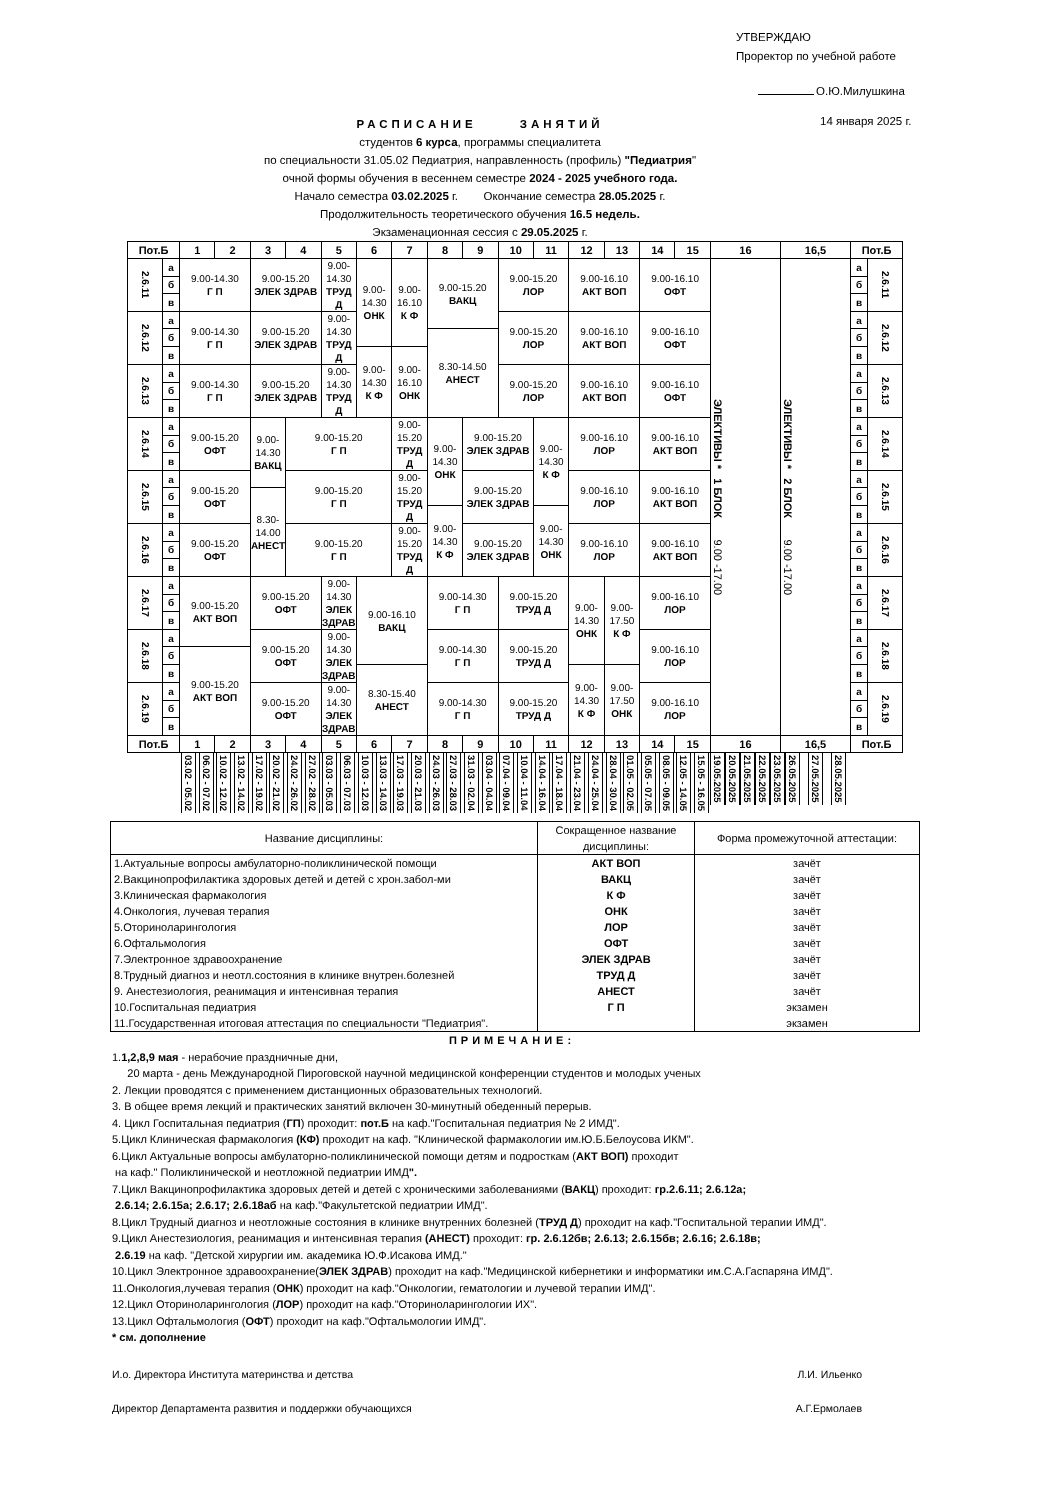УТВЕРЖДАЮ
Проректор по учебной работе
О.Ю.Милушкина
РАСПИСАНИЕ ЗАНЯТИЙ
студентов 6 курса, программы специалитета
по специальности 31.05.02 Педиатрия, направленность (профиль) "Педиатрия"
очной формы обучения в весеннем семестре 2024 - 2025 учебного года.
Начало семестра 03.02.2025 г. Окончание семестра 28.05.2025 г.
Продолжительность теоретического обучения 16.5 недель.
Экзаменационная сессия с 29.05.2025 г.
14 января 2025 г.
| Пот.Б | | 1 | 2 | 3 | 4 | 5 | 6 | 7 | 8 | 9 | 10 | 11 | 12 | 13 | 14 | 15 | 16 | 16,5 | Пот.Б | |
| --- | --- | --- | --- | --- | --- | --- | --- | --- | --- | --- | --- | --- | --- | --- | --- | --- | --- | --- | --- | --- |
| 2.6.11 | а | 9.00-14.30 Г П | | 9.00-15.20 ЭЛЕК ЗДРАВ | | 9.00-14.30 ТРУД Д | 9.00-14.30 ОНК | 9.00-16.10 К Ф | 9.00-15.20 ВАКЦ | | 9.00-15.20 ЛОР | | 9.00-16.10 АКТ ВОП | | 9.00-16.10 ОФТ | | ЭЛЕКТИВЫ * 1 БЛОК 9.00 -17.00 | ЭЛЕКТИВЫ * 2 БЛОК 9.00 -17.00 | а | 2.6.11 |
| | б | | | | | | | | | | | | | | | | | | б | |
| | в | | | | | | | | | | | | | | | | | | в | |
| 2.6.12 | а | 9.00-14.30 Г П | | 9.00-15.20 ЭЛЕК ЗДРАВ | | 9.00-14.30 ТРУД Д | | | | | 9.00-15.20 ЛОР | | 9.00-16.10 АКТ ВОП | | 9.00-16.10 ОФТ | | | | а | 2.6.12 |
| | б | | | | | | | | 8.30-14.50 АНЕСТ | | | | | | | | | | б | |
| | в | | | | | | 9.00-14.30 К Ф | 9.00-16.10 ОНК | | | | | | | | | | | в | |
| 2.6.13 | а | 9.00-14.30 Г П | | 9.00-15.20 ЭЛЕК ЗДРАВ | | 9.00-14.30 ТРУД Д | | | | | 9.00-15.20 ЛОР | | 9.00-16.10 АКТ ВОП | | 9.00-16.10 ОФТ | | | | а | 2.6.13 |
| | б | | | | | | | | | | | | | | | | | | б | |
| | в | | | | | | | | | | | | | | | | | | в | |
| 2.6.14 | а | 9.00-15.20 ОФТ | | 9.00-14.30 ВАКЦ | 9.00-15.20 Г П | | | 9.00-15.20 ТРУД Д | 9.00-14.30 ОНК | 9.00-15.20 ЭЛЕК ЗДРАВ | | 9.00-14.30 К Ф | 9.00-16.10 ЛОР | | 9.00-16.10 АКТ ВОП | | | | а | 2.6.14 |
| | б | | | | | | | | | | | | | | | | | | б | |
| | в | | | | | | | | | | | | | | | | | | в | |
| 2.6.15 | а | 9.00-15.20 ОФТ | | | 9.00-15.20 Г П | | | 9.00-15.20 ТРУД Д | | 9.00-15.20 ЭЛЕК ЗДРАВ | | | 9.00-16.10 ЛОР | | 9.00-16.10 АКТ ВОП | | | | а | 2.6.15 |
| | б | | | 8.30-14.00 АНЕСТ | | | | | | | | | | | | | | | б | |
| | в | | | | | | | | 9.00-14.30 К Ф | | | 9.00-14.30 ОНК | | | | | | | в | |
| 2.6.16 | а | 9.00-15.20 ОФТ | | | 9.00-15.20 Г П | | | 9.00-15.20 ТРУД Д | | 9.00-15.20 ЭЛЕК ЗДРАВ | | | 9.00-16.10 ЛОР | | 9.00-16.10 АКТ ВОП | | | | а | 2.6.16 |
| | б | | | | | | | | | | | | | | | | | | б | |
| | в | | | | | | | | | | | | | | | | | | в | |
| 2.6.17 | а | 9.00-15.20 АКТ ВОП | | 9.00-15.20 ОФТ | | 9.00-14.30 ЭЛЕК ЗДРАВ | 9.00-16.10 ВАКЦ | | 9.00-14.30 Г П | | 9.00-15.20 ТРУД Д | | 9.00-14.30 ОНК | 9.00-17.50 К Ф | 9.00-16.10 ЛОР | | | | а | 2.6.17 |
| | б | | | | | | | | | | | | | | | | | | б | |
| | в | | | | | | | | | | | | | | | | | | в | |
| 2.6.18 | а | | | 9.00-15.20 ОФТ | | 9.00-14.30 ЭЛЕК ЗДРАВ | | | 9.00-14.30 Г П | | 9.00-15.20 ТРУД Д | | | | 9.00-16.10 ЛОР | | | | а | 2.6.18 |
| | б | 9.00-15.20 АКТ ВОП | | | | | | | | | | | | | | | | | б | |
| | в | | | | | | 8.30-15.40 АНЕСТ | | | | | | 9.00-14.30 К Ф | 9.00-17.50 ОНК | | | | | в | |
| 2.6.19 | а | | | 9.00-15.20 ОФТ | | 9.00-14.30 ЭЛЕК ЗДРАВ | | | 9.00-14.30 Г П | | 9.00-15.20 ТРУД Д | | | | 9.00-16.10 ЛОР | | | | а | 2.6.19 |
| | б | | | | | | | | | | | | | | | | | | б | |
| | в | | | | | | | | | | | | | | | | | | в | |
| Пот.Б | | 1 | 2 | 3 | 4 | 5 | 6 | 7 | 8 | 9 | 10 | 11 | 12 | 13 | 14 | 15 | 16 | 16,5 | Пот.Б | |
| | | 03.02 - 05.02 06.02 - 07.02 | 10.02 - 12.02 13.02 - 14.02 | 17.02 - 19.02 20.02 - 21.02 | 24.02 - 26.02 27.02 - 28.02 | 03.03 - 05.03 06.03 - 07.03 | 10.03 - 12.03 13.03 - 14.03 | 17.03 - 19.03 20.03 - 21.03 | 24.03 - 26.03 27.03 - 28.03 | 31.03 - 02.04 03.04 - 04.04 | 07.04 - 09.04 10.04 - 11.04 | 14.04 - 16.04 17.04 - 18.04 | 21.04 - 23.04 24.04 - 25.04 | 28.04 - 30.04 01.05 - 02.05 | 05.05 - 07.05 08.05 - 09.05 | 12.05 - 14.05 15.05 - 16.05 | 19.05.2025 20.05.2025 21.05.2025 22.05.2025 23.05.2025 | 26.05.2025 27.05.2025 28.05.2025 | | |
| Название дисциплины: | Сокращенное название дисциплины: | Форма промежуточной аттестации: |
| --- | --- | --- |
| 1.Актуальные вопросы амбулаторно-поликлинической помощи | АКТ ВОП | зачёт |
| 2.Вакцинопрофилактика здоровых детей и детей с хрон.забол-ми | ВАКЦ | зачёт |
| 3.Клиническая фармакология | К Ф | зачёт |
| 4.Онкология, лучевая терапия | ОНК | зачёт |
| 5.Оториноларингология | ЛОР | зачёт |
| 6.Офтальмология | ОФТ | зачёт |
| 7.Электронное здравоохранение | ЭЛЕК ЗДРАВ | зачёт |
| 8.Трудный диагноз и неотл.состояния в клинике внутрен.болезней | ТРУД Д | зачёт |
| 9. Анестезиология, реанимация и интенсивная терапия | АНЕСТ | зачёт |
| 10.Госпитальная педиатрия | Г П | экзамен |
| 11.Государственная итоговая аттестация по специальности "Педиатрия". | | экзамен |
ПРИМЕЧАНИЕ:
1.1,2,8,9 мая - нерабочие праздничные дни,
20 марта - день Международной Пироговской научной медицинской конференции студентов и молодых ученых
2. Лекции проводятся с применением дистанционных образовательных технологий.
3. В общее время лекций и практических занятий включен 30-минутный обеденный перерыв.
4. Цикл Госпитальная педиатрия (ГП) проходит: пот.Б на каф."Госпитальная педиатрия № 2 ИМД".
5.Цикл Клиническая фармакология (КФ) проходит на каф. "Клинической фармакологии им.Ю.Б.Белоусова ИКМ".
6.Цикл Актуальные вопросы амбулаторно-поликлинической помощи детям и подросткам (АКТ ВОП) проходит
на каф." Поликлинической и неотложной педиатрии ИМД".
7.Цикл Вакцинопрофилактика здоровых детей и детей с хроническими заболеваниями (ВАКЦ) проходит: гр.2.6.11; 2.6.12а;
2.6.14; 2.6.15а; 2.6.17; 2.6.18аб на каф."Факультетской педиатрии ИМД".
8.Цикл Трудный диагноз и неотложные состояния в клинике внутренних болезней (ТРУД Д) проходит на каф."Госпитальной терапии ИМД".
9.Цикл Анестезиология, реанимация и интенсивная терапия (АНЕСТ) проходит: гр. 2.6.12бв; 2.6.13; 2.6.15бв; 2.6.16; 2.6.18в;
2.6.19 на каф. "Детской хирургии им. академика Ю.Ф.Исакова ИМД."
10.Цикл Электронное здравоохранение(ЭЛЕК ЗДРАВ) проходит на каф."Медицинской кибернетики и информатики им.С.А.Гаспаряна ИМД".
11.Онкология,лучевая терапия (ОНК) проходит на каф."Онкологии, гематологии и лучевой терапии ИМД".
12.Цикл Оториноларингология (ЛОР) проходит на каф."Оториноларингологии ИХ".
13.Цикл Офтальмология (ОФТ) проходит на каф."Офтальмологии ИМД".
* см. дополнение
И.о. Директора Института материнства и детства Л.И. Ильенко
Директор Департамента развития и поддержки обучающихся А.Г.Ермолаев